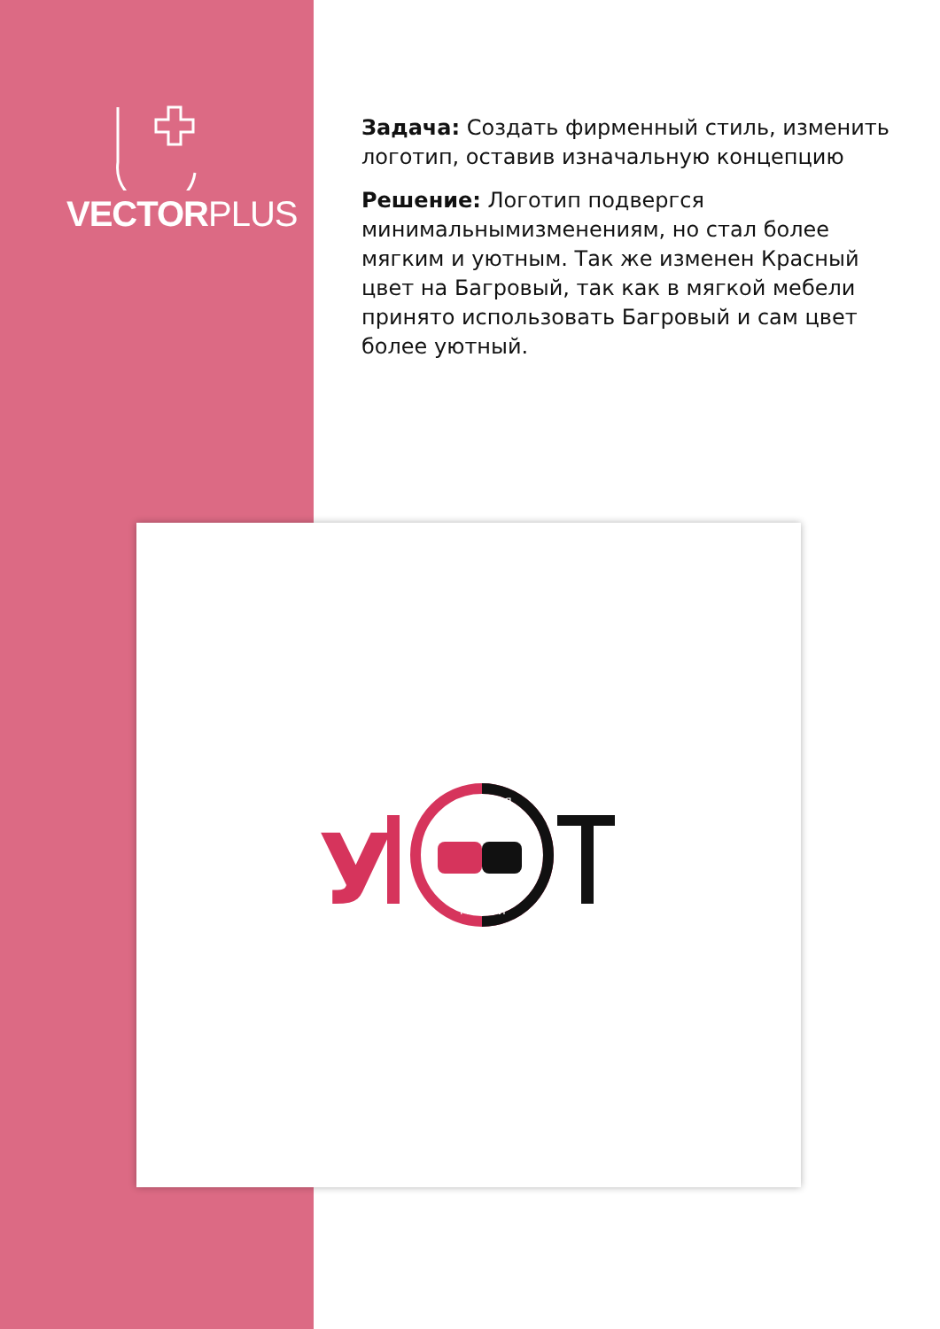VECTORPLUS
Задача: Создать фирменный стиль, изменить логотип, оставив изначальную концепцию
Решение: Логотип подвергся минимальнымизменениям, но стал более мягким и уютным. Так же изменен Красный цвет на Багровый, так как в мягкой мебели принято использовать Багровый и сам цвет более уютный.
У
СТУДИЯ
МЕБЕЛИ